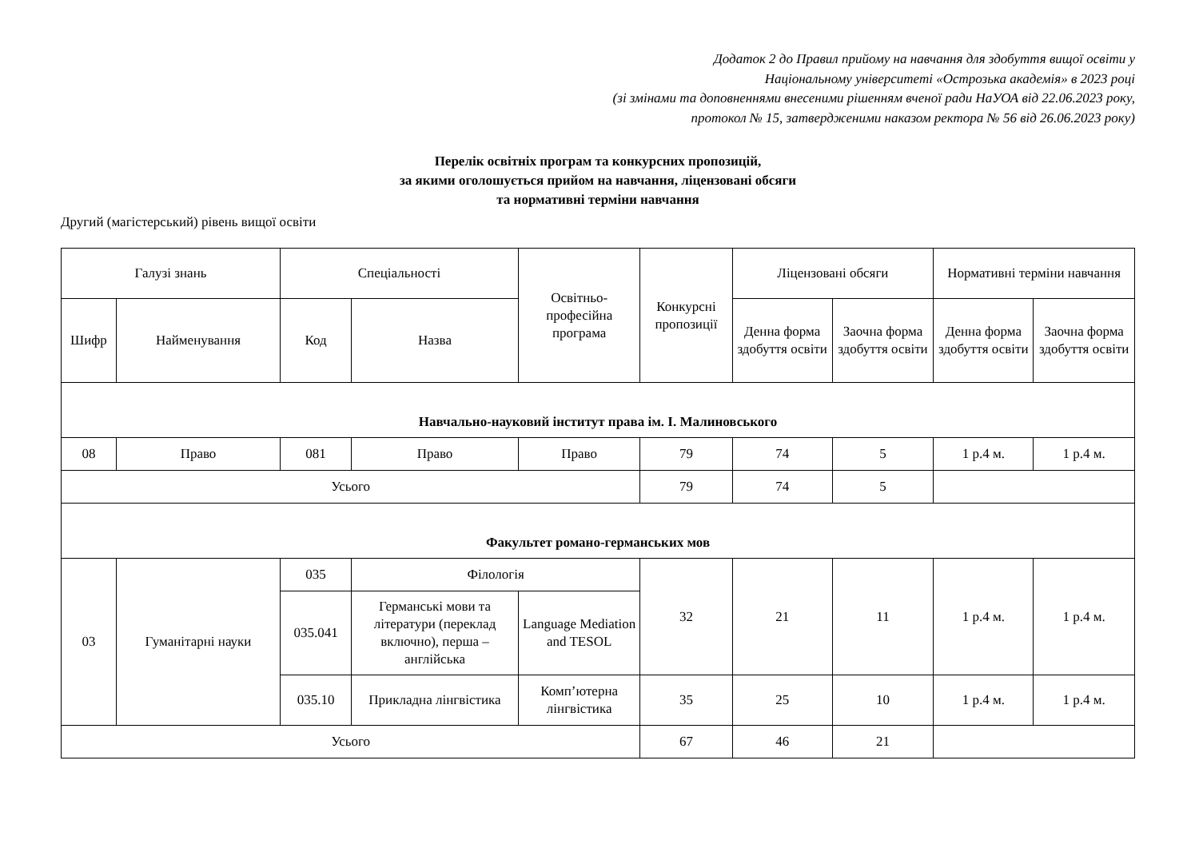Додаток 2 до Правил прийому на навчання для здобуття вищої освіти у
Національному університеті «Острозька академія» в 2023 році
(зі змінами та доповненнями внесеними рішенням вченої ради НаУОА від 22.06.2023 року,
протокол № 15, затвердженими наказом ректора № 56 від 26.06.2023 року)
Перелік освітніх програм та конкурсних пропозицій,
за якими оголошується прийом на навчання, ліцензовані обсяги
та нормативні терміни навчання
Другий (магістерський) рівень вищої освіти
| Галузі знань | | Спеціальності | | Освітньо-професійна програма | Конкурсні пропозиції | Ліцензовані обсяги | | Нормативні терміни навчання | |
| --- | --- | --- | --- | --- | --- | --- | --- | --- | --- |
| Шифр | Найменування | Код | Назва | | | Денна форма здобуття освіти | Заочна форма здобуття освіти | Денна форма здобуття освіти | Заочна форма здобуття освіти |
| Навчально-науковий інститут права ім. І. Малиновського | | | | | | | | | |
| 08 | Право | 081 | Право | Право | 79 | 74 | 5 | 1 р.4 м. | 1 р.4 м. |
| Усього | | | | | 79 | 74 | 5 | | |
| Факультет романо-германських мов | | | | | | | | | |
| 03 | Гуманітарні науки | 035 | Філологія | | 32 | 21 | 11 | 1 р.4 м. | 1 р.4 м. |
| | | 035.041 | Германські мови та літератури (переклад включно), перша – англійська | Language Mediation and TESOL | | | | | |
| | | 035.10 | Прикладна лінгвістика | Комп’ютерна лінгвістика | 35 | 25 | 10 | 1 р.4 м. | 1 р.4 м. |
| Усього | | | | | 67 | 46 | 21 | | |